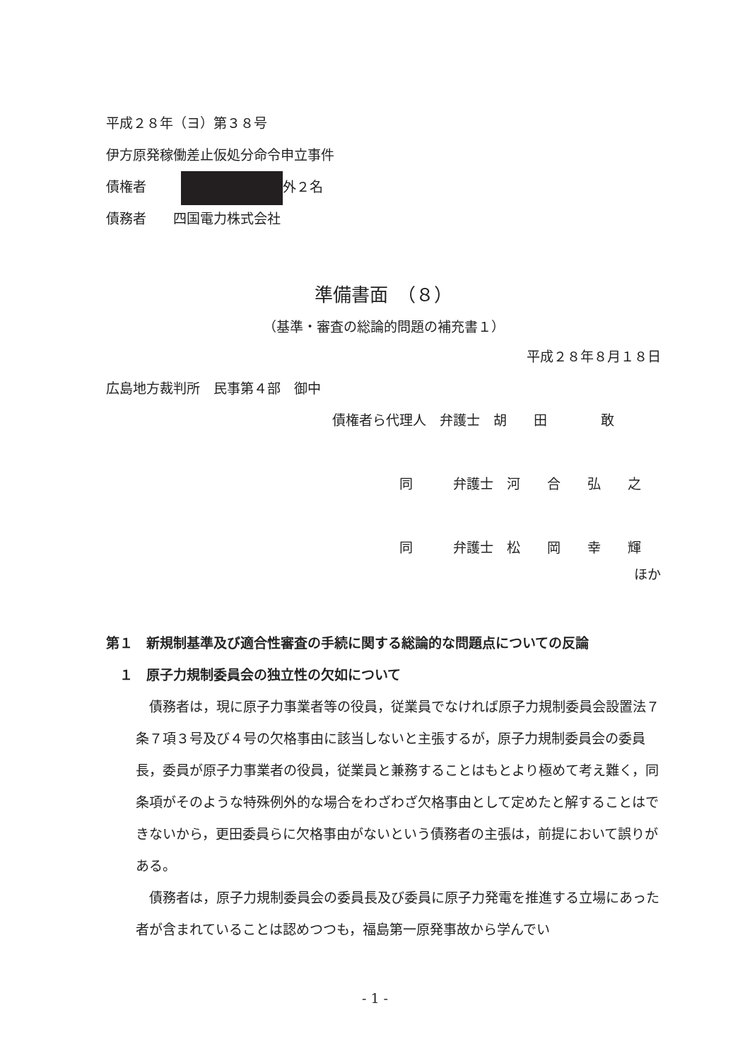平成２８年（ヨ）第３８号
伊方原発稼働差止仮処分命令申立事件
債権者　 外２名
債務者　　四国電力株式会社
準備書面　（８）
（基準・審査の総論的問題の補充書１）
平成２８年８月１８日
広島地方裁判所　民事第４部　御中
債権者ら代理人　弁護士　胡　　田　　　　敢
同　　　弁護士　河　　合　　弘　　之
同　　　弁護士　松　　岡　　幸　　輝
ほか
第１　新規制基準及び適合性審査の手続に関する総論的な問題点についての反論
　１　原子力規制委員会の独立性の欠如について
　債務者は，現に原子力事業者等の役員，従業員でなければ原子力規制委員会設置法７条７項３号及び４号の欠格事由に該当しないと主張するが，原子力規制委員会の委員長，委員が原子力事業者の役員，従業員と兼務することはもとより極めて考え難く，同条項がそのような特殊例外的な場合をわざわざ欠格事由として定めたと解することはできないから，更田委員らに欠格事由がないという債務者の主張は，前提において誤りがある。
　債務者は，原子力規制委員会の委員長及び委員に原子力発電を推進する立場にあった者が含まれていることは認めつつも，福島第一原発事故から学んでい
- 1 -